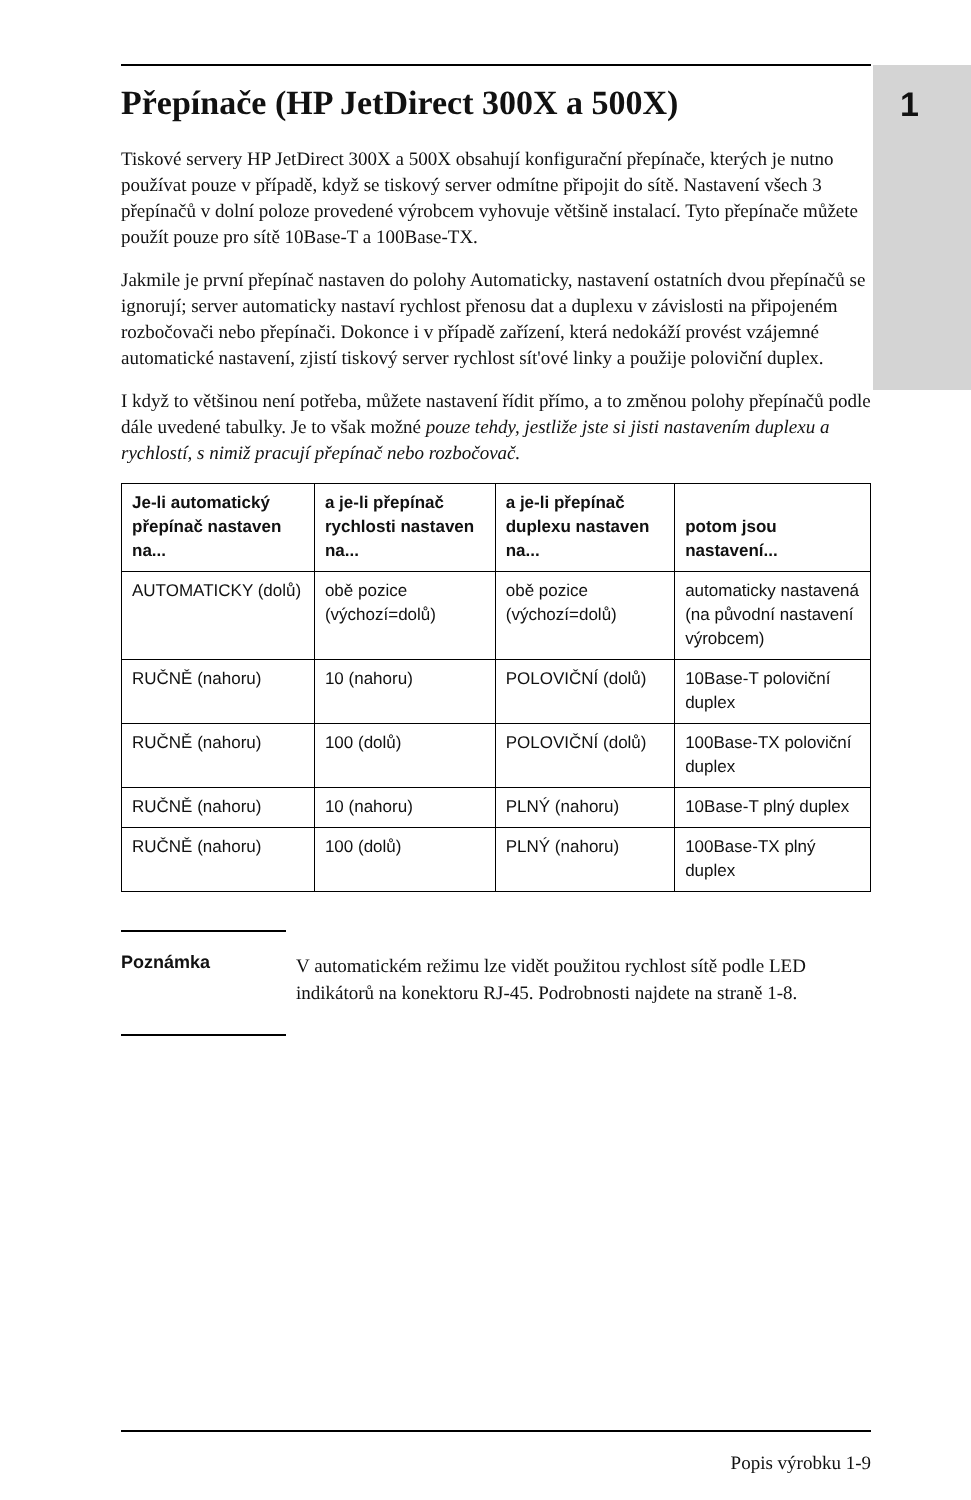1
Přepínače (HP JetDirect 300X a 500X)
Tiskové servery HP JetDirect 300X a 500X obsahují konfigurační přepínače, kterých je nutno používat pouze v případě, když se tiskový server odmítne připojit do sítě. Nastavení všech 3 přepínačů v dolní poloze provedené výrobcem vyhovuje většině instalací. Tyto přepínače můžete použít pouze pro sítě 10Base-T a 100Base-TX.
Jakmile je první přepínač nastaven do polohy Automaticky, nastavení ostatních dvou přepínačů se ignorují; server automaticky nastaví rychlost přenosu dat a duplexu v závislosti na připojeném rozbočovači nebo přepínači. Dokonce i v případě zařízení, která nedokáží provést vzájemné automatické nastavení, zjistí tiskový server rychlost sít'ové linky a použije poloviční duplex.
I když to většinou není potřeba, můžete nastavení řídit přímo, a to změnou polohy přepínačů podle dále uvedené tabulky. Je to však možné pouze tehdy, jestliže jste si jisti nastavením duplexu a rychlostí, s nimiž pracují přepínač nebo rozbočovač.
| Je-li automatický přepínač nastaven na... | a je-li přepínač rychlosti nastaven na... | a je-li přepínač duplexu nastaven na... | potom jsou nastavení... |
| --- | --- | --- | --- |
| AUTOMATICKY (dolů) | obě pozice (výchozí=dolů) | obě pozice (výchozí=dolů) | automaticky nastavená (na původní nastavení výrobcem) |
| RUČNĚ (nahoru) | 10 (nahoru) | POLOVIČNÍ (dolů) | 10Base-T poloviční duplex |
| RUČNĚ (nahoru) | 100 (dolů) | POLOVIČNÍ (dolů) | 100Base-TX poloviční duplex |
| RUČNĚ (nahoru) | 10 (nahoru) | PLNÝ (nahoru) | 10Base-T plný duplex |
| RUČNĚ (nahoru) | 100 (dolů) | PLNÝ (nahoru) | 100Base-TX plný duplex |
Poznámka
V automatickém režimu lze vidět použitou rychlost sítě podle LED indikátorů na konektoru RJ-45. Podrobnosti najdete na straně 1-8.
Popis výrobku 1-9